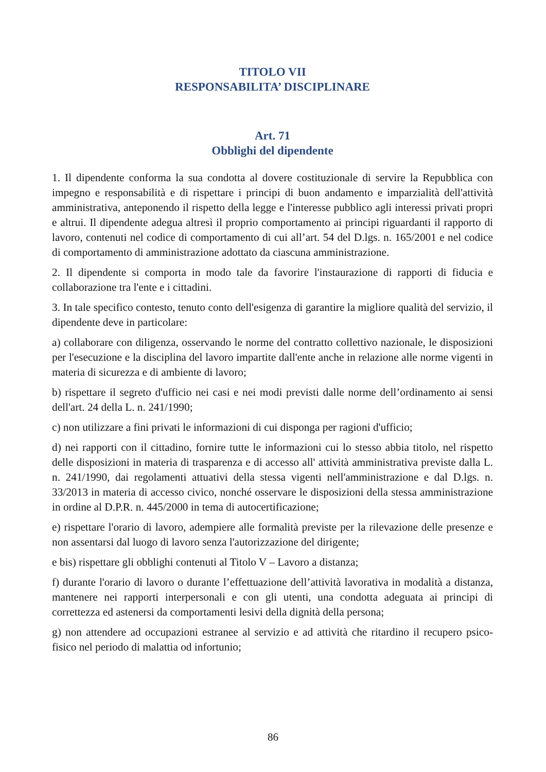TITOLO VII
RESPONSABILITA’ DISCIPLINARE
Art. 71
Obblighi del dipendente
1. Il dipendente conforma la sua condotta al dovere costituzionale di servire la Repubblica con impegno e responsabilità e di rispettare i principi di buon andamento e imparzialità dell'attività amministrativa, anteponendo il rispetto della legge e l'interesse pubblico agli interessi privati propri e altrui. Il dipendente adegua altresì il proprio comportamento ai principi riguardanti il rapporto di lavoro, contenuti nel codice di comportamento di cui all’art. 54 del D.lgs. n. 165/2001 e nel codice di comportamento di amministrazione adottato da ciascuna amministrazione.
2. Il dipendente si comporta in modo tale da favorire l'instaurazione di rapporti di fiducia e collaborazione tra l'ente e i cittadini.
3. In tale specifico contesto, tenuto conto dell'esigenza di garantire la migliore qualità del servizio, il dipendente deve in particolare:
a) collaborare con diligenza, osservando le norme del contratto collettivo nazionale, le disposizioni per l'esecuzione e la disciplina del lavoro impartite dall'ente anche in relazione alle norme vigenti in materia di sicurezza e di ambiente di lavoro;
b) rispettare il segreto d'ufficio nei casi e nei modi previsti dalle norme dell’ordinamento ai sensi dell'art. 24 della L. n. 241/1990;
c) non utilizzare a fini privati le informazioni di cui disponga per ragioni d'ufficio;
d) nei rapporti con il cittadino, fornire tutte le informazioni cui lo stesso abbia titolo, nel rispetto delle disposizioni in materia di trasparenza e di accesso all' attività amministrativa previste dalla L. n. 241/1990, dai regolamenti attuativi della stessa vigenti nell'amministrazione e dal D.lgs. n. 33/2013 in materia di accesso civico, nonché osservare le disposizioni della stessa amministrazione in ordine al D.P.R. n. 445/2000 in tema di autocertificazione;
e) rispettare l'orario di lavoro, adempiere alle formalità previste per la rilevazione delle presenze e non assentarsi dal luogo di lavoro senza l'autorizzazione del dirigente;
e bis) rispettare gli obblighi contenuti al Titolo V – Lavoro a distanza;
f) durante l'orario di lavoro o durante l’effettuazione dell’attività lavorativa in modalità a distanza, mantenere nei rapporti interpersonali e con gli utenti, una condotta adeguata ai principi di correttezza ed astenersi da comportamenti lesivi della dignità della persona;
g) non attendere ad occupazioni estranee al servizio e ad attività che ritardino il recupero psico-fisico nel periodo di malattia od infortunio;
86